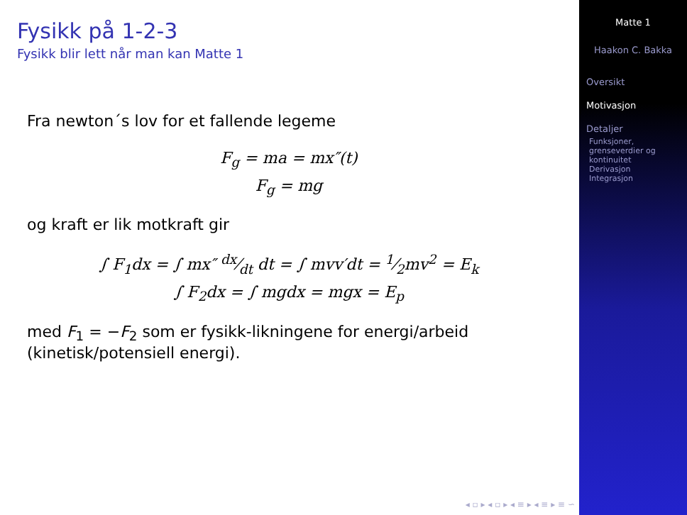Fysikk på 1-2-3
Fysikk blir lett når man kan Matte 1
Fra newton´s lov for et fallende legeme
F<sub>g</sub> = ma = mx″(t)
F<sub>g</sub> = mg
og kraft er lik motkraft gir
∫ F<sub>1</sub>dx = ∫ mx″ dx⁄dt dt = ∫ mvv′dt = 1⁄2mv<sup>2</sup> = E<sub>k</sub>
∫ F<sub>2</sub>dx = ∫ mgdx = mgx = E<sub>p</sub>
med F<sub>1</sub> = −F<sub>2</sub> som er fysikk-likningene for energi/arbeid (kinetisk/potensiell energi).
◂ ▫ ▸ ◂ ▫ ▸ ◂ ≡ ▸ ◂ ≡ ▸ ≡ ∽
Matte 1
Haakon C. Bakka
Oversikt
Motivasjon
Detaljer
Funksjoner, grenseverdier og kontinuitet
Derivasjon
Integrasjon